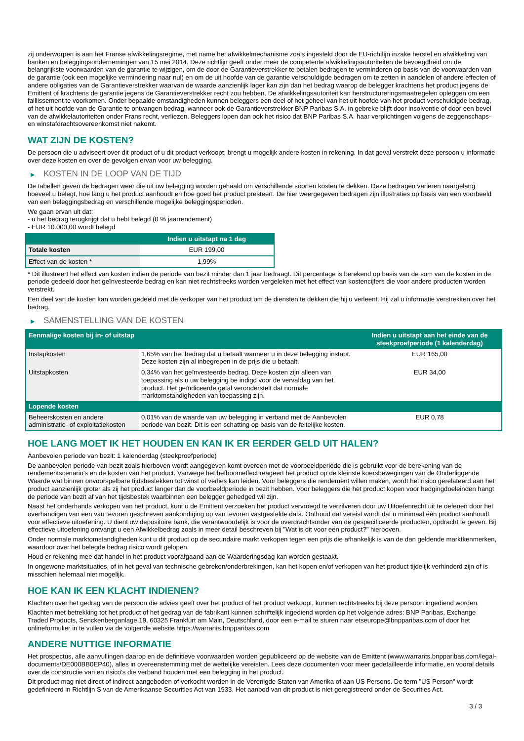zij onderworpen is aan het Franse afwikkelingsregime, met name het afwikkelmechanisme zoals ingesteld door de EU-richtlijn inzake herstel en afwikkeling van banken en beleggingsondernemingen van 15 mei 2014. Deze richtlijn geeft onder meer de competente afwikkelingsautoriteiten de bevoegdheid om de belangrijkste voorwaarden van de garantie te wijzigen, om de door de Garantieverstrekker te betalen bedragen te verminderen op basis van de voorwaarden van de garantie (ook een mogelijke vermindering naar nul) en om de uit hoofde van de garantie verschuldigde bedragen om te zetten in aandelen of andere effecten of andere obligaties van de Garantieverstrekker waarvan de waarde aanzienlijk lager kan zijn dan het bedrag waarop de belegger krachtens het product jegens de Emittent of krachtens de garantie jegens de Garantieverstrekker recht zou hebben. De afwikkelingsautoriteit kan herstructureringsmaatregelen opleggen om een faillissement te voorkomen. Onder bepaalde omstandigheden kunnen beleggers een deel of het geheel van het uit hoofde van het product verschuldigde bedrag, of het uit hoofde van de Garantie te ontvangen bedrag, wanneer ook de Garantieverstrekker BNP Paribas S.A. in gebreke blijft door insolventie of door een bevel van de afwikkelautoriteiten onder Frans recht, verliezen. Beleggers lopen dan ook het risico dat BNP Paribas S.A. haar verplichtingen volgens de zeggenschaps- en winstafdrachtsovereenkomst niet nakomt.
WAT ZIJN DE KOSTEN?
De persoon die u adviseert over dit product of u dit product verkoopt, brengt u mogelijk andere kosten in rekening. In dat geval verstrekt deze persoon u informatie over deze kosten en over de gevolgen ervan voor uw belegging.
▶ KOSTEN IN DE LOOP VAN DE TIJD
De tabellen geven de bedragen weer die uit uw belegging worden gehaald om verschillende soorten kosten te dekken. Deze bedragen variëren naargelang hoeveel u belegt, hoe lang u het product aanhoudt en hoe goed het product presteert. De hier weergegeven bedragen zijn illustraties op basis van een voorbeeld van een beleggingsbedrag en verschillende mogelijke beleggingsperioden.
We gaan ervan uit dat:
- u het bedrag terugkrijgt dat u hebt belegd (0 % jaarrendement)
- EUR 10.000,00 wordt belegd
| | Indien u uitstapt na 1 dag |
| --- | --- |
| Totale kosten | EUR 199,00 |
| Effect van de kosten * | 1,99% |
* Dit illustreert het effect van kosten indien de periode van bezit minder dan 1 jaar bedraagt. Dit percentage is berekend op basis van de som van de kosten in de periode gedeeld door het geïnvesteerde bedrag en kan niet rechtstreeks worden vergeleken met het effect van kostencijfers die voor andere producten worden verstrekt.
Een deel van de kosten kan worden gedeeld met de verkoper van het product om de diensten te dekken die hij u verleent. Hij zal u informatie verstrekken over het bedrag.
▶ SAMENSTELLING VAN DE KOSTEN
| Eenmalige kosten bij in- of uitstap | | Indien u uitstapt aan het einde van de steekproefperiode (1 kalenderdag) |
| --- | --- | --- |
| Instapkosten | 1,65% van het bedrag dat u betaalt wanneer u in deze belegging instapt. Deze kosten zijn al inbegrepen in de prijs die u betaalt. | EUR 165,00 |
| Uitstapkosten | 0,34% van het geïnvesteerde bedrag. Deze kosten zijn alleen van toepassing als u uw belegging be indigd voor de vervaldag van het product. Het geïndiceerde getal veronderstelt dat normale marktomstandigheden van toepassing zijn. | EUR 34,00 |
| Lopende kosten | | |
| Beheerskosten en andere administratie- of exploitatiekosten | 0,01% van de waarde van uw belegging in verband met de Aanbevolen periode van bezit. Dit is een schatting op basis van de feitelijke kosten. | EUR 0,78 |
HOE LANG MOET IK HET HOUDEN EN KAN IK ER EERDER GELD UIT HALEN?
Aanbevolen periode van bezit: 1 kalenderdag (steekproefperiode)
De aanbevolen periode van bezit zoals hierboven wordt aangegeven komt overeen met de voorbeeldperiode die is gebruikt voor de berekening van de rendementscenario's en de kosten van het product. Vanwege het hefboomeffect reageert het product op de kleinste koersbewegingen van de Onderliggende Waarde wat binnen onvoorspelbare tijdsbestekken tot winst of verlies kan leiden. Voor beleggers die rendement willen maken, wordt het risico gerelateerd aan het product aanzienlijk groter als zij het product langer dan de voorbeeldperiode in bezit hebben. Voor beleggers die het product kopen voor hedgingdoeleinden hangt de periode van bezit af van het tijdsbestek waarbinnen een belegger gehedged wil zijn.
Naast het onderhands verkopen van het product, kunt u de Emittent verzoeken het product vervroegd te verzilveren door uw Uitoefenrecht uit te oefenen door het overhandigen van een van tevoren geschreven aankondiging op van tevoren vastgestelde data. Onthoud dat vereist wordt dat u minimaal één product aanhoudt voor effectieve uitoefening. U dient uw depositoire bank, die verantwoordelijk is voor de overdrachtsorder van de gespecificeerde producten, opdracht te geven. Bij effectieve uitoefening ontvangt u een Afwikkelbedrag zoals in meer detail beschreven bij "Wat is dit voor een product?" hierboven.
Onder normale marktomstandigheden kunt u dit product op de secundaire markt verkopen tegen een prijs die afhankelijk is van de dan geldende marktkenmerken, waardoor over het belegde bedrag risico wordt gelopen.
Houd er rekening mee dat handel in het product voorafgaand aan de Waarderingsdag kan worden gestaakt.
In ongewone marktsituaties, of in het geval van technische gebreken/onderbrekingen, kan het kopen en/of verkopen van het product tijdelijk verhinderd zijn of is misschien helemaal niet mogelijk.
HOE KAN IK EEN KLACHT INDIENEN?
Klachten over het gedrag van de persoon die advies geeft over het product of het product verkoopt, kunnen rechtstreeks bij deze persoon ingediend worden.
Klachten met betrekking tot het product of het gedrag van de fabrikant kunnen schriftelijk ingediend worden op het volgende adres: BNP Paribas, Exchange Traded Products, Senckenberganlage 19, 60325 Frankfurt am Main, Deutschland, door een e-mail te sturen naar etseurope@bnpparibas.com of door het onlineformulier in te vullen via de volgende website https://warrants.bnpparibas.com
ANDERE NUTTIGE INFORMATIE
Het prospectus, alle aanvullingen daarop en de definitieve voorwaarden worden gepubliceerd op de website van de Emittent (www.warrants.bnpparibas.com/legal-documents/DE000BB0EP40), alles in overeenstemming met de wettelijke vereisten. Lees deze documenten voor meer gedetailleerde informatie, en vooral details over de constructie van en risico’s die verband houden met een belegging in het product.
Dit product mag niet direct of indirect aangeboden of verkocht worden in de Verenigde Staten van Amerika of aan US Persons. De term "US Person" wordt gedefinieerd in Richtlijn S van de Amerikaanse Securities Act van 1933. Het aanbod van dit product is niet geregistreerd onder de Securities Act.
3 / 3